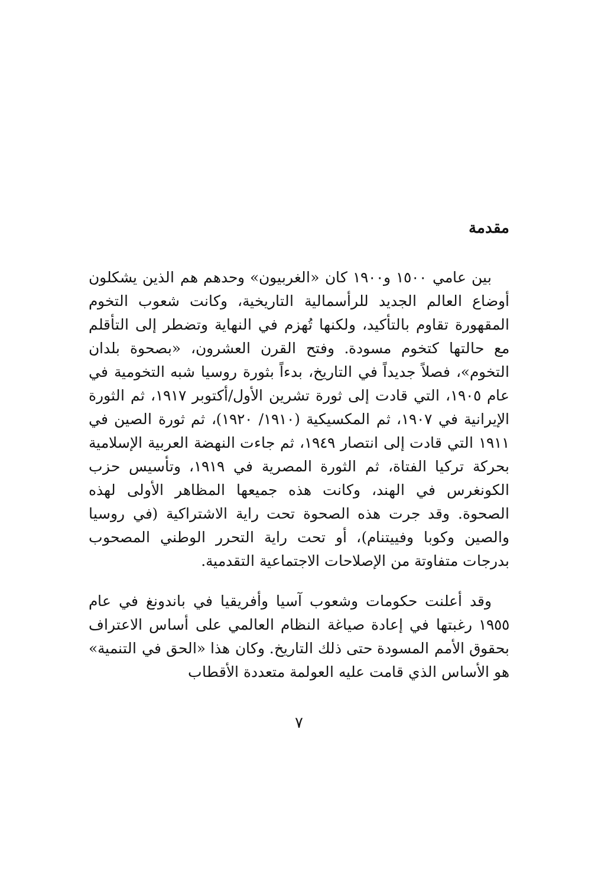مقدمة
بين عامي ١٥٠٠ و١٩٠٠ كان «الغربيون» وحدهم هم الذين يشكلون أوضاع العالم الجديد للرأسمالية التاريخية، وكانت شعوب التخوم المقهورة تقاوم بالتأكيد، ولكنها تُهزم في النهاية وتضطر إلى التأقلم مع حالتها كتخوم مسودة. وفتح القرن العشرون، «بصحوة بلدان التخوم»، فصلاً جديداً في التاريخ، بدءاً بثورة روسيا شبه التخومية في عام ١٩٠٥، التي قادت إلى ثورة تشرين الأول/أكتوبر ١٩١٧، ثم الثورة الإيرانية في ١٩٠٧، ثم المكسيكية (١٩١٠/ ١٩٢٠)، ثم ثورة الصين في ١٩١١ التي قادت إلى انتصار ١٩٤٩، ثم جاءت النهضة العربية الإسلامية بحركة تركيا الفتاة، ثم الثورة المصرية في ١٩١٩، وتأسيس حزب الكونغرس في الهند، وكانت هذه جميعها المظاهر الأولى لهذه الصحوة. وقد جرت هذه الصحوة تحت راية الاشتراكية (في روسيا والصين وكوبا وفييتنام)، أو تحت راية التحرر الوطني المصحوب بدرجات متفاوتة من الإصلاحات الاجتماعية التقدمية.
وقد أعلنت حكومات وشعوب آسيا وأفريقيا في باندونغ في عام ١٩٥٥ رغبتها في إعادة صياغة النظام العالمي على أساس الاعتراف بحقوق الأمم المسودة حتى ذلك التاريخ. وكان هذا «الحق في التنمية» هو الأساس الذي قامت عليه العولمة متعددة الأقطاب
٧